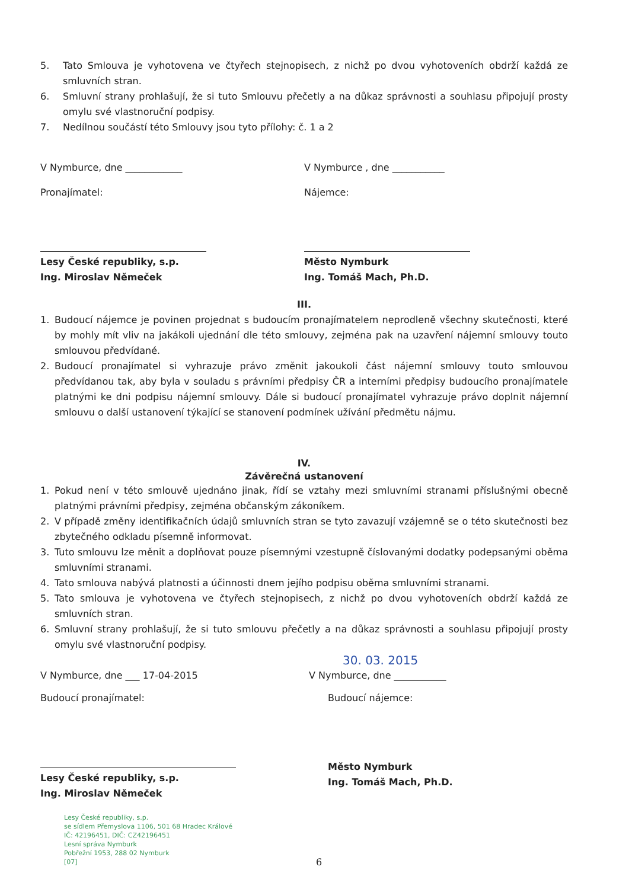5. Tato Smlouva je vyhotovena ve čtyřech stejnopisech, z nichž po dvou vyhotoveních obdrží každá ze smluvních stran.
6. Smluvní strany prohlašují, že si tuto Smlouvu přečetly a na důkaz správnosti a souhlasu připojují prosty omylu své vlastnoruční podpisy.
7. Nedílnou součástí této Smlouvy jsou tyto přílohy: č. 1 a 2
V Nymburce, dne ____________ V Nymburce , dne ___________
Pronajímatel: Nájemce:
Lesy České republiky, s.p.
Ing. Miroslav Němeček
Město Nymburk
Ing. Tomáš Mach, Ph.D.
III.
1. Budoucí nájemce je povinen projednat s budoucím pronajímatelem neprodleně všechny skutečnosti, které by mohly mít vliv na jakákoli ujednání dle této smlouvy, zejména pak na uzavření nájemní smlouvy touto smlouvou předvídané.
2. Budoucí pronajímatel si vyhrazuje právo změnit jakoukoli část nájemní smlouvy touto smlouvou předvídanou tak, aby byla v souladu s právními předpisy ČR a interními předpisy budoucího pronajímatele platnými ke dni podpisu nájemní smlouvy. Dále si budoucí pronajímatel vyhrazuje právo doplnit nájemní smlouvu o další ustanovení týkající se stanovení podmínek užívání předmětu nájmu.
IV.
Závěrečná ustanovení
1. Pokud není v této smlouvě ujednáno jinak, řídí se vztahy mezi smluvními stranami příslušnými obecně platnými právními předpisy, zejména občanským zákoníkem.
2. V případě změny identifikačních údajů smluvních stran se tyto zavazují vzájemně se o této skutečnosti bez zbytečného odkladu písemně informovat.
3. Tuto smlouvu lze měnit a doplňovat pouze písemnými vzestupně číslovanými dodatky podepsanými oběma smluvními stranami.
4. Tato smlouva nabývá platnosti a účinnosti dnem jejího podpisu oběma smluvními stranami.
5. Tato smlouva je vyhotovena ve čtyřech stejnopisech, z nichž po dvou vyhotoveních obdrží každá ze smluvních stran.
6. Smluvní strany prohlašují, že si tuto smlouvu přečetly a na důkaz správnosti a souhlasu připojují prosty omylu své vlastnoruční podpisy.
30. 03. 2015
V Nymburce, dne ___ 17-04-2015 V Nymburce, dne ___________
Budoucí pronajímatel: Budoucí nájemce:
Lesy České republiky, s.p.
Ing. Miroslav Němeček
Město Nymburk
Ing. Tomáš Mach, Ph.D.
Lesy České republiky, s.p.
se sídlem Přemyslova 1106, 501 68 Hradec Králové
IČ: 42196451, DIČ: CZ42196451
Lesní správa Nymburk
Pobřežní 1953, 288 02 Nymburk
[07]
6